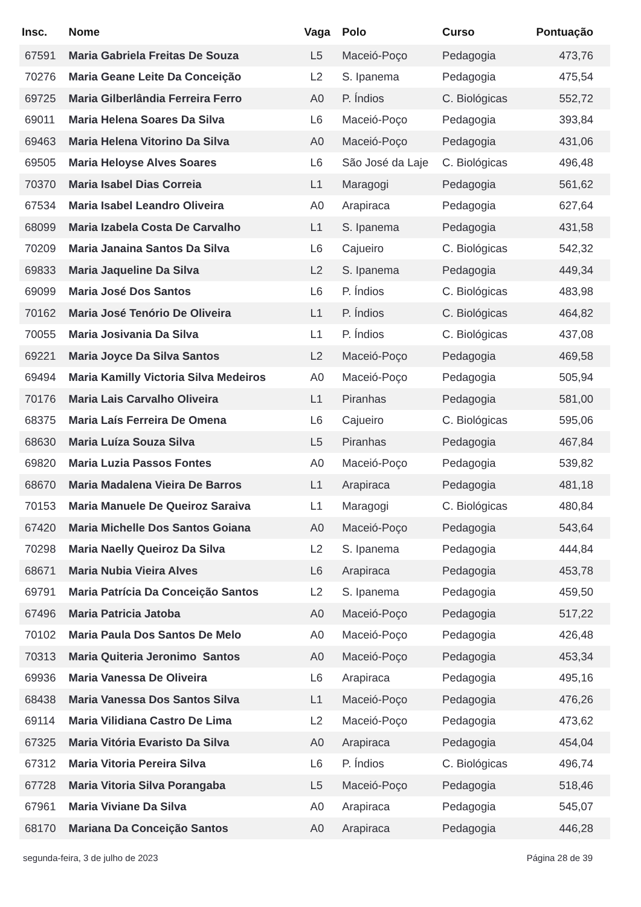| Insc. | Nome | Vaga | Polo | Curso | Pontuação |
| --- | --- | --- | --- | --- | --- |
| 67591 | Maria Gabriela Freitas De Souza | L5 | Maceió-Poço | Pedagogia | 473,76 |
| 70276 | Maria Geane Leite Da Conceição | L2 | S. Ipanema | Pedagogia | 475,54 |
| 69725 | Maria Gilberlândia Ferreira Ferro | A0 | P. Índios | C. Biológicas | 552,72 |
| 69011 | Maria Helena Soares Da Silva | L6 | Maceió-Poço | Pedagogia | 393,84 |
| 69463 | Maria Helena Vitorino Da Silva | A0 | Maceió-Poço | Pedagogia | 431,06 |
| 69505 | Maria Heloyse Alves Soares | L6 | São José da Laje | C. Biológicas | 496,48 |
| 70370 | Maria Isabel Dias Correia | L1 | Maragogi | Pedagogia | 561,62 |
| 67534 | Maria Isabel Leandro Oliveira | A0 | Arapiraca | Pedagogia | 627,64 |
| 68099 | Maria Izabela Costa De Carvalho | L1 | S. Ipanema | Pedagogia | 431,58 |
| 70209 | Maria Janaina Santos Da Silva | L6 | Cajueiro | C. Biológicas | 542,32 |
| 69833 | Maria Jaqueline Da Silva | L2 | S. Ipanema | Pedagogia | 449,34 |
| 69099 | Maria José Dos Santos | L6 | P. Índios | C. Biológicas | 483,98 |
| 70162 | Maria José Tenório De Oliveira | L1 | P. Índios | C. Biológicas | 464,82 |
| 70055 | Maria Josivania Da Silva | L1 | P. Índios | C. Biológicas | 437,08 |
| 69221 | Maria Joyce Da Silva Santos | L2 | Maceió-Poço | Pedagogia | 469,58 |
| 69494 | Maria Kamilly Victoria Silva Medeiros | A0 | Maceió-Poço | Pedagogia | 505,94 |
| 70176 | Maria Lais Carvalho Oliveira | L1 | Piranhas | Pedagogia | 581,00 |
| 68375 | Maria Laís Ferreira De Omena | L6 | Cajueiro | C. Biológicas | 595,06 |
| 68630 | Maria Luíza Souza Silva | L5 | Piranhas | Pedagogia | 467,84 |
| 69820 | Maria Luzia Passos Fontes | A0 | Maceió-Poço | Pedagogia | 539,82 |
| 68670 | Maria Madalena Vieira De Barros | L1 | Arapiraca | Pedagogia | 481,18 |
| 70153 | Maria Manuele De Queiroz Saraiva | L1 | Maragogi | C. Biológicas | 480,84 |
| 67420 | Maria Michelle Dos Santos Goiana | A0 | Maceió-Poço | Pedagogia | 543,64 |
| 70298 | Maria Naelly Queiroz Da Silva | L2 | S. Ipanema | Pedagogia | 444,84 |
| 68671 | Maria Nubia Vieira Alves | L6 | Arapiraca | Pedagogia | 453,78 |
| 69791 | Maria Patrícia Da Conceição Santos | L2 | S. Ipanema | Pedagogia | 459,50 |
| 67496 | Maria Patricia Jatoba | A0 | Maceió-Poço | Pedagogia | 517,22 |
| 70102 | Maria Paula Dos Santos De Melo | A0 | Maceió-Poço | Pedagogia | 426,48 |
| 70313 | Maria Quiteria Jeronimo Santos | A0 | Maceió-Poço | Pedagogia | 453,34 |
| 69936 | Maria Vanessa De Oliveira | L6 | Arapiraca | Pedagogia | 495,16 |
| 68438 | Maria Vanessa Dos Santos Silva | L1 | Maceió-Poço | Pedagogia | 476,26 |
| 69114 | Maria Vilidiana Castro De Lima | L2 | Maceió-Poço | Pedagogia | 473,62 |
| 67325 | Maria Vitória Evaristo Da Silva | A0 | Arapiraca | Pedagogia | 454,04 |
| 67312 | Maria Vitoria Pereira Silva | L6 | P. Índios | C. Biológicas | 496,74 |
| 67728 | Maria Vitoria Silva Porangaba | L5 | Maceió-Poço | Pedagogia | 518,46 |
| 67961 | Maria Viviane Da Silva | A0 | Arapiraca | Pedagogia | 545,07 |
| 68170 | Mariana Da Conceição Santos | A0 | Arapiraca | Pedagogia | 446,28 |
segunda-feira, 3 de julho de 2023 Página 28 de 39